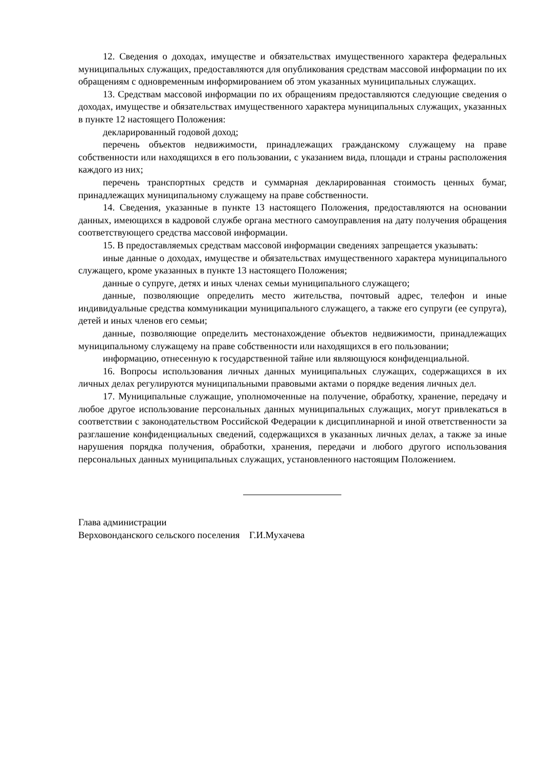12. Сведения о доходах, имуществе и обязательствах имущественного характера федеральных муниципальных служащих, предоставляются для опубликования средствам массовой информации по их обращениям с одновременным информированием об этом указанных муниципальных служащих.
13. Средствам массовой информации по их обращениям предоставляются следующие сведения о доходах, имуществе и обязательствах имущественного характера муниципальных служащих, указанных в пункте 12 настоящего Положения:
декларированный годовой доход;
перечень объектов недвижимости, принадлежащих гражданскому служащему на праве собственности или находящихся в его пользовании, с указанием вида, площади и страны расположения каждого из них;
перечень транспортных средств и суммарная декларированная стоимость ценных бумаг, принадлежащих муниципальному служащему на праве собственности.
14. Сведения, указанные в пункте 13 настоящего Положения, предоставляются на основании данных, имеющихся в кадровой службе органа местного самоуправления на дату получения обращения соответствующего средства массовой информации.
15. В предоставляемых средствам массовой информации сведениях запрещается указывать:
иные данные о доходах, имуществе и обязательствах имущественного характера муниципального служащего, кроме указанных в пункте 13 настоящего Положения;
данные о супруге, детях и иных членах семьи муниципального служащего;
данные, позволяющие определить место жительства, почтовый адрес, телефон и иные индивидуальные средства коммуникации муниципального служащего, а также его супруги (ее супруга), детей и иных членов его семьи;
данные, позволяющие определить местонахождение объектов недвижимости, принадлежащих муниципальному служащему на праве собственности или находящихся в его пользовании;
информацию, отнесенную к государственной тайне или являющуюся конфиденциальной.
16. Вопросы использования личных данных муниципальных служащих, содержащихся в их личных делах регулируются муниципальными правовыми актами о порядке ведения личных дел.
17. Муниципальные служащие, уполномоченные на получение, обработку, хранение, передачу и любое другое использование персональных данных муниципальных служащих, могут привлекаться в соответствии с законодательством Российской Федерации к дисциплинарной и иной ответственности за разглашение конфиденциальных сведений, содержащихся в указанных личных делах, а также за иные нарушения порядка получения, обработки, хранения, передачи и любого другого использования персональных данных муниципальных служащих, установленного настоящим Положением.
Глава администрации
Верховонданского сельского поселения Г.И.Мухачева